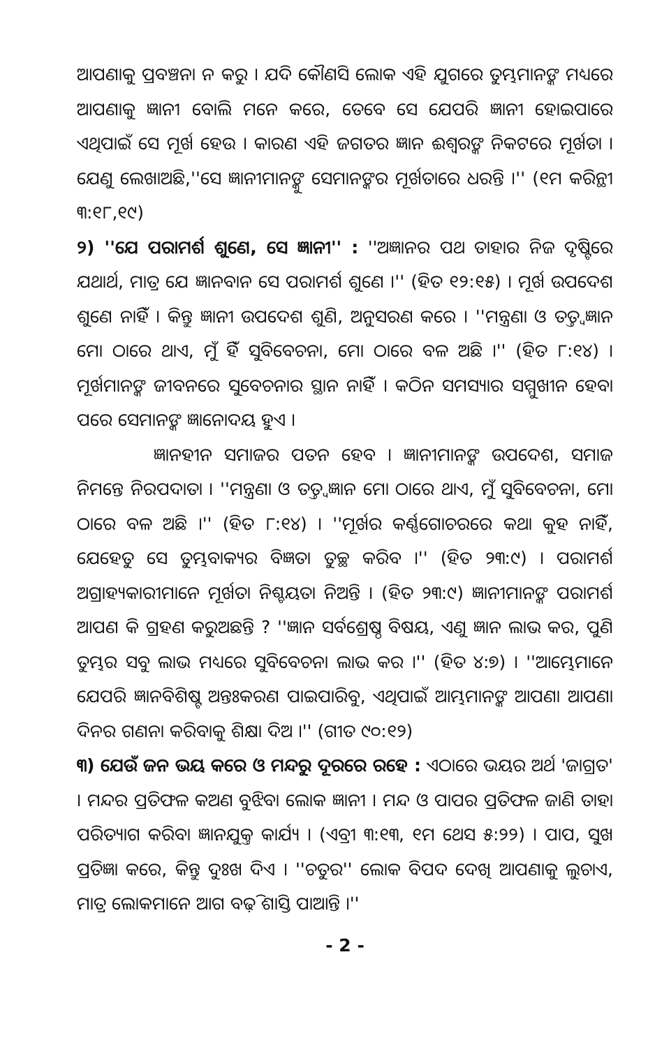ଆପଣାକୁ ପ୍ରବଞ୍ଚନା ନ କରୁ । ଯଦି କୌଣସି ଲୋକ ଏହି ଯୁଗରେ ତୁମ୍ଭମାନଙ୍କ ମଧ୍ୟରେ ଆପଣାକୁ ଜ୍ଞାନୀ ବୋଲି ମନେ କରେ, ତେବେ ସେ ଯେପରି ଜ୍ଞାନୀ ହୋଇପାରେ ଏଥିପାଇଁ ସେ ମୂର୍ଖ ହେଉ । କାରଣ ଏହି ଜଗତର ଜ୍ଞାନ ଈଶ୍ୱରଙ୍କ ନିକଟରେ ମୂର୍ଖତା । ଯେଣୁ ଲେଖାଅଛି,''ସେ ଜ୍ଞାନୀମାନଙ୍କୁ ସେମାନଙ୍କର ମୂର୍ଖତାରେ ଧରନ୍ତି ।'' (୧ମ କରିନ୍ଥୀ ୩:୧୮,୧୯)
୨) ''ଯେ ପରାମର୍ଶ ଶୁଣେ, ସେ ଜ୍ଞାନୀ'' : ''ଅଜ୍ଞାନର ପଥ ତାହାର ନିଜ ଦୃଷ୍ଟିରେ ଯଥାର୍ଥ, ମାତ୍ର ଯେ ଜ୍ଞାନବାନ ସେ ପରାମର୍ଶ ଶୁଣେ ।'' (ହିତ ୧୨:୧୫) । ମୂର୍ଖ ଉପଦେଶ ଶୁଣେ ନାହିଁ । କିନ୍ତୁ ଜ୍ଞାନୀ ଉପଦେଶ ଶୁଣି, ଅନୁସରଣ କରେ । ''ମନ୍ତ୍ରଣା ଓ ତତ୍ତ୍ୱଜ୍ଞାନ ମୋ ଠାରେ ଥାଏ, ମୁଁ ହିଁ ସୁବିବେଚନା, ମୋ ଠାରେ ବଳ ଅଛି ।'' (ହିତ ୮:୧୪) । ମୂର୍ଖମାନଙ୍କ ଜୀବନରେ ସୁବେଚନାର ସ୍ଥାନ ନାହିଁ । କଠିନ ସମସ୍ୟାର ସମ୍ମୁଖୀନ ହେବା ପରେ ସେମାନଙ୍କ ଜ୍ଞାନୋଦୟ ହୁଏ ।
ଜ୍ଞାନହୀନ ସମାଜର ପତନ ହେବ । ଜ୍ଞାନୀମାନଙ୍କ ଉପଦେଶ, ସମାଜ ନିମନ୍ତେ ନିରପଦାତା । ''ମନ୍ତ୍ରଣା ଓ ତତ୍ତ୍ୱଜ୍ଞାନ ମୋ ଠାରେ ଥାଏ, ମୁଁ ସୁବିବେଚନା, ମୋ ଠାରେ ବଳ ଅଛି ।'' (ହିତ ୮:୧୪) । ''ମୂର୍ଖର କର୍ଣ୍ଣଗୋଚରରେ କଥା କୁହ ନାହିଁ, ଯେହେତୁ ସେ ତୁମ୍ଭବାକ୍ୟର ବିଜ୍ଞତା ତୁଚ୍ଛ କରିବ ।'' (ହିତ ୨୩:୯) । ପରାମର୍ଶ ଅଗ୍ରାହ୍ୟକାରୀମାନେ ମୂର୍ଖତା ନିଶ୍ଚୟତା ନିଅନ୍ତି । (ହିତ ୨୩:୯) ଜ୍ଞାନୀମାନଙ୍କ ପରାମର୍ଶ ଆପଣ କି ଗ୍ରହଣ କରୁଅଛନ୍ତି ? ''ଜ୍ଞାନ ସର୍ବଶ୍ରେଷ୍ଠ ବିଷୟ, ଏଣୁ ଜ୍ଞାନ ଲାଭ କର, ପୁଣି ତୁମ୍ଭର ସବୁ ଲାଭ ମଧ୍ୟରେ ସୁବିବେଚନା ଲାଭ କର ।'' (ହିତ ୪:୭) । ''ଆମ୍ଭେମାନେ ଯେପରି ଜ୍ଞାନବିଶିଷ୍ଟ ଅନ୍ତଃକରଣ ପାଇପାରିବୁ, ଏଥିପାଇଁ ଆମ୍ଭମାନଙ୍କ ଆପଣା ଆପଣା ଦିନର ଗଣନା କରିବାକୁ ଶିକ୍ଷା ଦିଅ ।'' (ଗୀତ ୯୦:୧୨)
୩) ଯେଉଁ ଜନ ଭୟ କରେ ଓ ମନ୍ଦରୁ ଦୂରରେ ରହେ : ଏଠାରେ ଭୟର ଅର୍ଥ 'ଜାଗ୍ରତ' । ମନ୍ଦର ପ୍ରତିଫଳ କଅଣ ବୁଝିବା ଲୋକ ଜ୍ଞାନୀ । ମନ୍ଦ ଓ ପାପର ପ୍ରତିଫଳ ଜାଣି ତାହା ପରିତ୍ୟାଗ କରିବା ଜ୍ଞାନଯୁକ୍ତ କାର୍ଯ୍ୟ । (ଏବ୍ରୀ ୩:୧୩, ୧ମ ଥେସ ୫:୨୨) । ପାପ, ସୁଖ ପ୍ରତିଜ୍ଞା କରେ, କିନ୍ତୁ ଦୁଃଖ ଦିଏ । ''ଚତୁର'' ଲୋକ ବିପଦ ଦେଖି ଆପଣାକୁ ଲୁଚାଏ, ମାତ୍ର ଲୋକମାନେ ଆଗ ବଢ଼ି ଶାସ୍ତି ପାଆନ୍ତି ।''
- 2 -